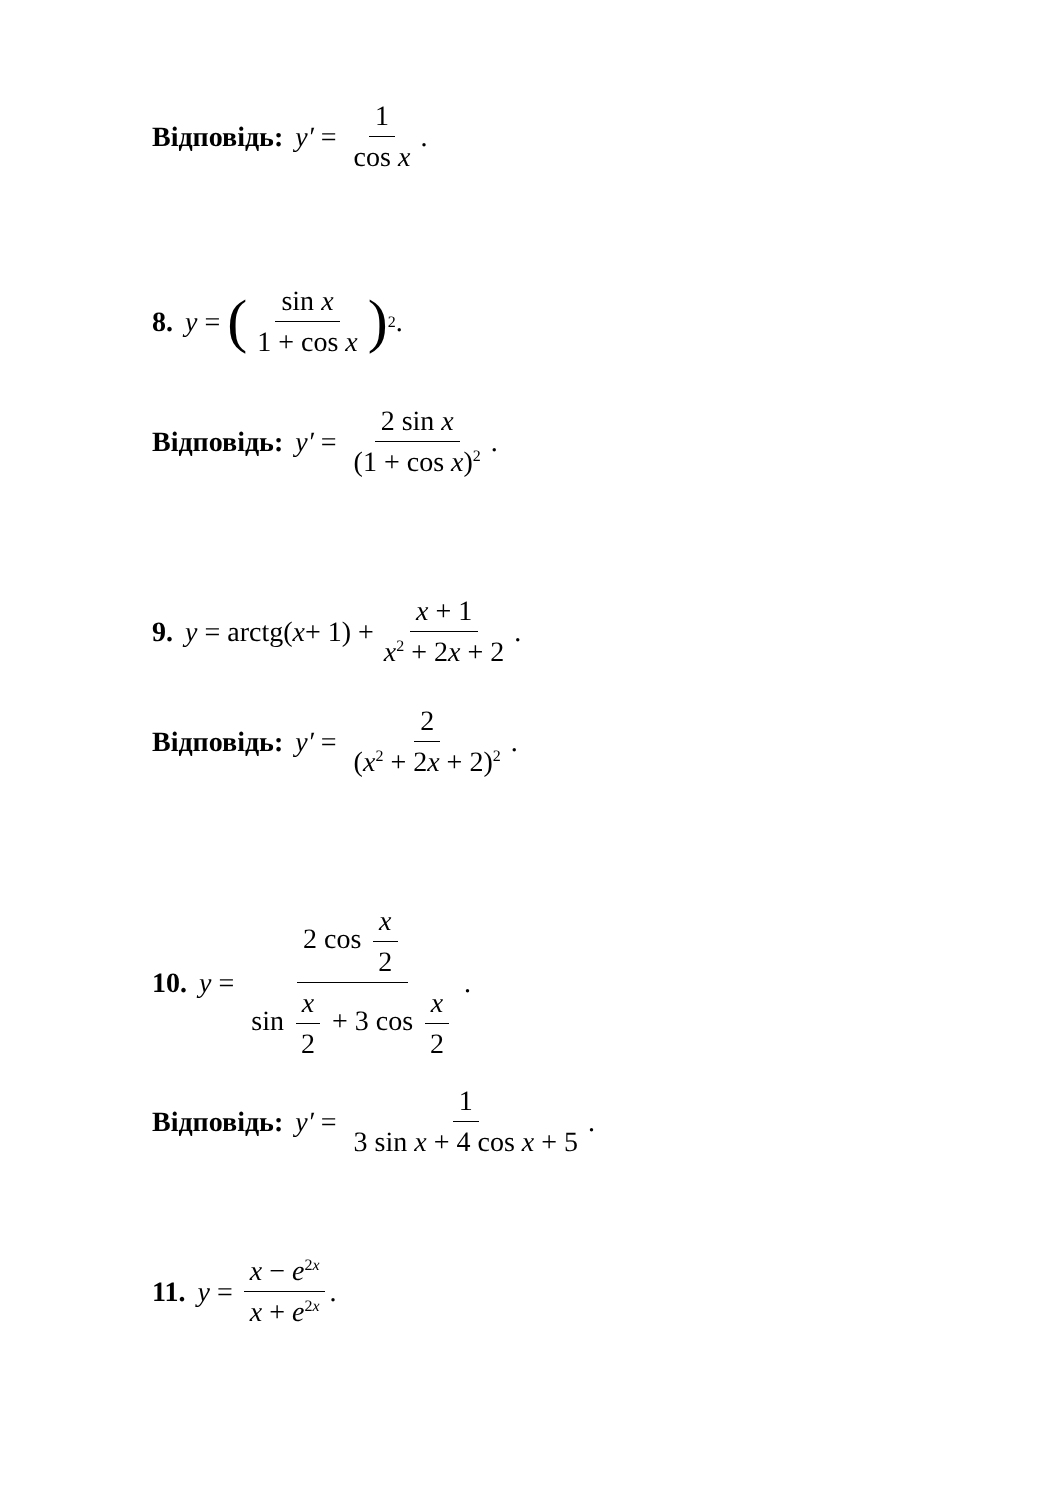Відповідь: y′ = 1 cos x.
8. y = (sin x 1 + cos x)<sup>2</sup>.
Відповідь: y′ = 2 sin x (1 + cos x)<sup>2</sup>.
9. y = arctg(x + 1) + x + 1 x<sup>2</sup> + 2x + 2.
Відповідь: y′ = 2 (x<sup>2</sup> + 2x + 2)<sup>2</sup>.
10. y = 2 cos x 2 sin x 2 + 3 cos x 2.
Відповідь: y′ = 1 3 sin x + 4 cos x + 5.
11. y = x − e<sup>2x</sup> x + e<sup>2x</sup>.